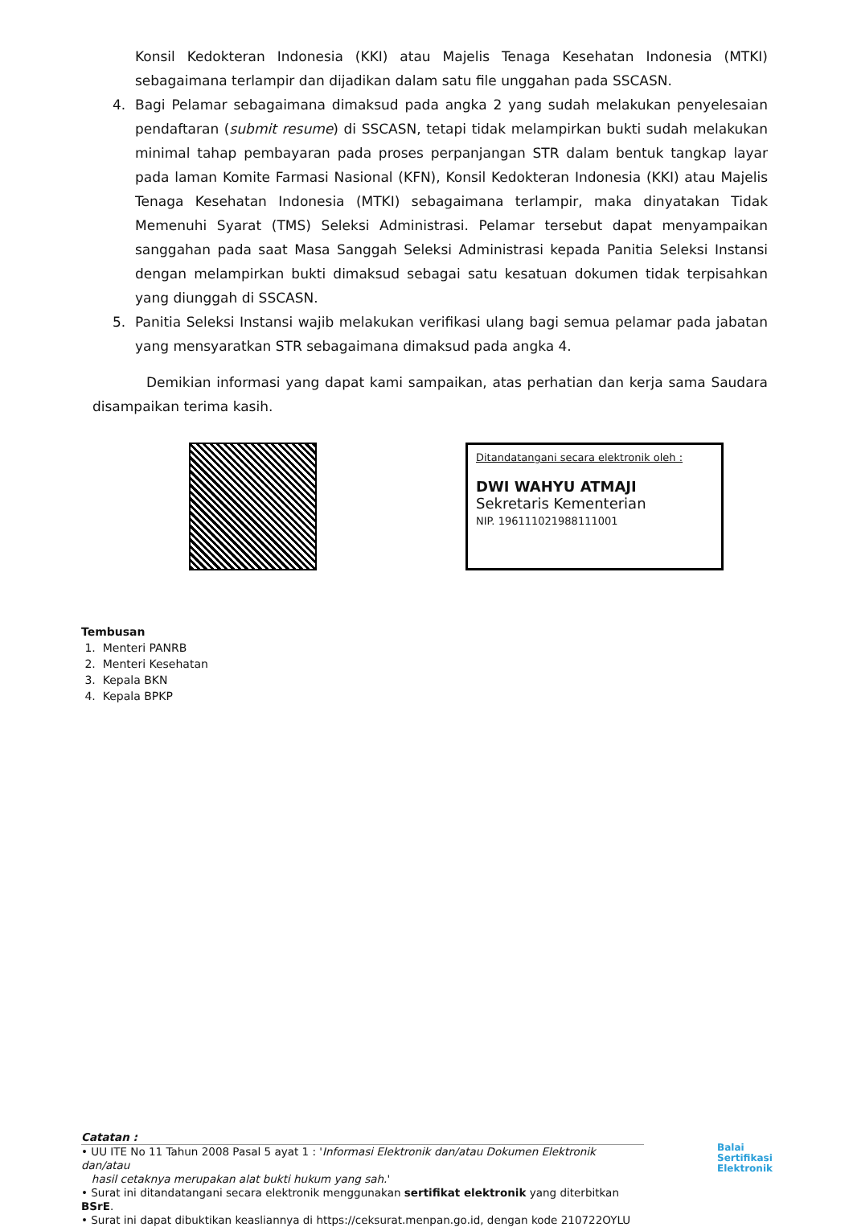Konsil Kedokteran Indonesia (KKI) atau Majelis Tenaga Kesehatan Indonesia (MTKI) sebagaimana terlampir dan dijadikan dalam satu file unggahan pada SSCASN.
4. Bagi Pelamar sebagaimana dimaksud pada angka 2 yang sudah melakukan penyelesaian pendaftaran (submit resume) di SSCASN, tetapi tidak melampirkan bukti sudah melakukan minimal tahap pembayaran pada proses perpanjangan STR dalam bentuk tangkap layar pada laman Komite Farmasi Nasional (KFN), Konsil Kedokteran Indonesia (KKI) atau Majelis Tenaga Kesehatan Indonesia (MTKI) sebagaimana terlampir, maka dinyatakan Tidak Memenuhi Syarat (TMS) Seleksi Administrasi. Pelamar tersebut dapat menyampaikan sanggahan pada saat Masa Sanggah Seleksi Administrasi kepada Panitia Seleksi Instansi dengan melampirkan bukti dimaksud sebagai satu kesatuan dokumen tidak terpisahkan yang diunggah di SSCASN.
5. Panitia Seleksi Instansi wajib melakukan verifikasi ulang bagi semua pelamar pada jabatan yang mensyaratkan STR sebagaimana dimaksud pada angka 4.
Demikian informasi yang dapat kami sampaikan, atas perhatian dan kerja sama Saudara disampaikan terima kasih.
Ditandatangani secara elektronik oleh :
DWI WAHYU ATMAJI
Sekretaris Kementerian
NIP. 196111021988111001
Tembusan
1. Menteri PANRB
2. Menteri Kesehatan
3. Kepala BKN
4. Kepala BPKP
Catatan :
• UU ITE No 11 Tahun 2008 Pasal 5 ayat 1 : 'Informasi Elektronik dan/atau Dokumen Elektronik dan/atau
hasil cetaknya merupakan alat bukti hukum yang sah.'
• Surat ini ditandatangani secara elektronik menggunakan sertifikat elektronik yang diterbitkan BSrE.
• Surat ini dapat dibuktikan keasliannya di https://ceksurat.menpan.go.id, dengan kode 210722OYLU
Balai
Sertifikasi
Elektronik